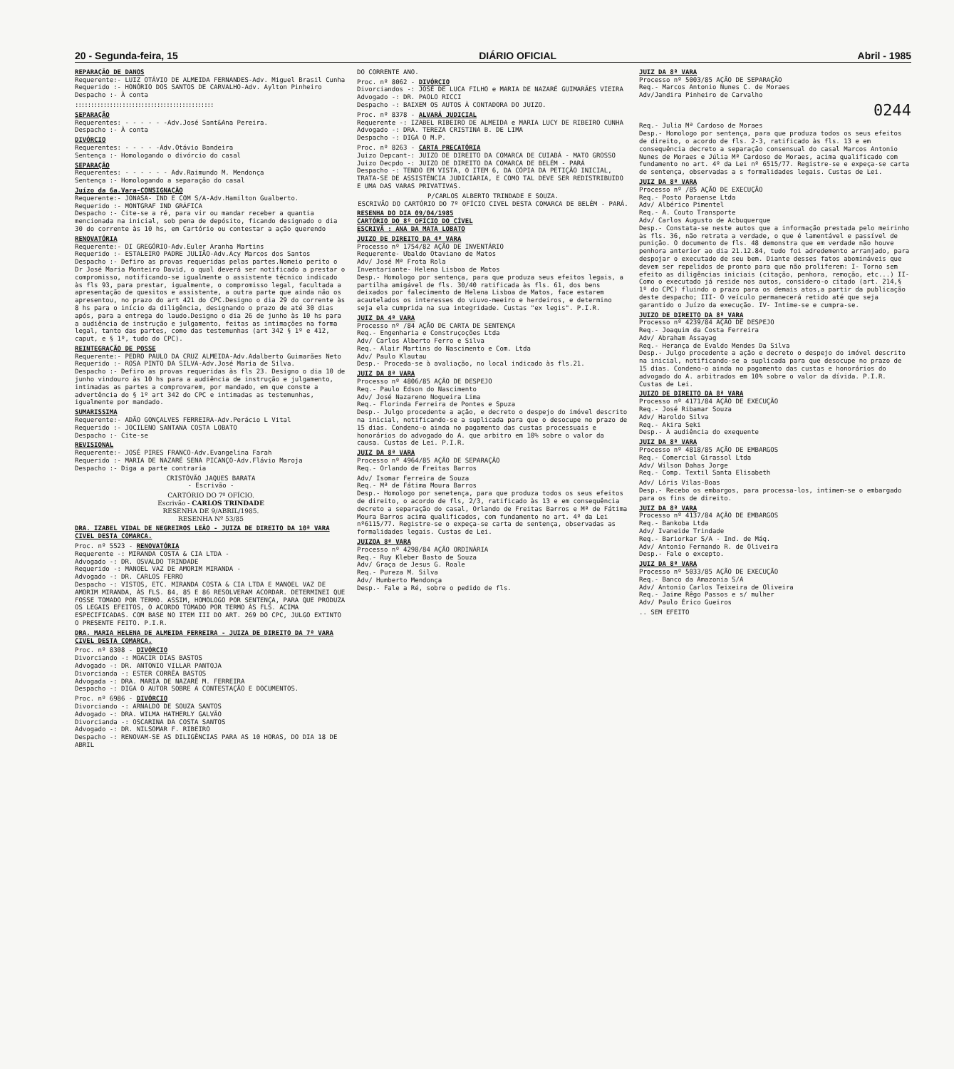20 - Segunda-feira, 15 DIÁRIO OFICIAL Abril - 1985
REPARAÇÃO DE DANOS
Requerente:- LUIZ OTÁVIO DE ALMEIDA FERNANDES-Adv. Miguel Brasil Cunha
Requerido :- HONÓRIO DOS SANTOS DE CARVALHO-Adv. Aylton Pinheiro
Despacho :- À conta
::::::::::::::::::::::::::::::::::::::::::::
SEPARAÇÃO
Requerentes: - - - - - -Adv.José Sant&Ana Pereira.
Despacho :- À conta
DIVÓRCIO
Requerentes: - - - - -Adv.Otávio Bandeira
Sentença :- Homologando o divórcio do casal
SEPARAÇÃO
Requerentes: - - - - - - Adv.Raimundo M. Mendonça
Sentença :- Homologando a separação do casal
Juízo da 6a.Vara-CONSIGNAÇÃO
Requerente:- JONASA- IND E COM S/A-Adv.Hamilton Gualberto.
Requerido :- MONTGRAF IND GRÁFICA
Despacho :- Cite-se a ré, para vir ou mandar receber a quantia mencionada na inicial, sob pena de depósito, ficando designado o dia 30 do corrente às 10 hs, em Cartório ou contestar a ação querendo
RENOVATÓRIA
Requerente:- DI GREGÓRIO-Adv.Euler Aranha Martins
Requerido :- ESTALEIRO PADRE JULIÃO-Adv.Acy Marcos dos Santos
Despacho :- Defiro as provas requeridas pelas partes.Nomeio perito o Dr José Maria Monteiro David, o qual deverá ser notificado a prestar o compromisso, notificando-se igualmente o assistente técnico indicado às fls 93, para prestar, igualmente, o compromisso legal, facultada a apresentação de quesitos e assistente, a outra parte que ainda não os apresentou, no prazo do art 421 do CPC.Designo o dia 29 do corrente às 8 hs para o início da diligência, designando o prazo de até 30 dias após, para a entrega do laudo.Designo o dia 26 de junho às 10 hs para a audiência de instrução e julgamento, feitas as intimações na forma legal, tanto das partes, como das testemunhas (art 342 § 1º e 412, caput, e § 1º, tudo do CPC).
REINTEGRAÇÃO DE POSSE
Requerente:- PEDRO PAULO DA CRUZ ALMEIDA-Adv.Adalberto Guimarães Neto
Requerido :- ROSA PINTO DA SILVA-Adv.José Maria de Silva.
Despacho :- Defiro as provas requeridas às fls 23. Designo o dia 10 de junho vindouro às 10 hs para a audiência de instrução e julgamento, intimadas as partes a comprovarem, por mandado, em que conste a advertência do § 1º art 342 do CPC e intimadas as testemunhas, igualmente por mandado.
SUMARISSIMA
Requerente:- ADÃO GONÇALVES FERREIRA-Adv.Perácio L Vital
Requerido :- JOCILENO SANTANA COSTA LOBATO
Despacho :- Cite-se
REVISIONAL
Requerente:- JOSÉ PIRES FRANCO-Adv.Evangelina Farah
Requerido :- MARIA DE NAZARÉ SENA PICANÇO-Adv.Flávio Maroja
Despacho :- Diga a parte contraria
CRISTÓVÃO JAQUES BARATA
- Escrivão -
CARTÓRIO DO 7º OFÍCIO.
Escrivão - CARLOS TRINDADE
RESENHA DE 9/ABRIL/1985.
RESENHA Nº 53/85
DRA. IZABEL VIDAL DE NEGREIROS LEÃO - JUIZA DE DIREITO DA 10ª VARA CIVEL DESTA COMARCA.
Proc. nº 5523 - RENOVATÓRIA
Requerente -: MIRANDA COSTA & CIA LTDA -
Advogado -: DR. OSVALDO TRINDADE
Requerido -: MANOEL VAZ DE AMORIM MIRANDA -
Advogado -: DR. CARLOS FERRO
Despacho -: VISTOS, ETC. MIRANDA COSTA & CIA LTDA E MANOEL VAZ DE AMORIM MIRANDA, ÀS FLS. 84, 85 E 86 RESOLVERAM ACORDAR. DETERMINEI QUE FOSSE TOMADO POR TERMO. ASSIM, HOMOLOGO POR SENTENÇA, PARA QUE PRODUZA OS LEGAIS EFEITOS, O ACORDO TOMADO POR TERMO ÀS FLS. ACIMA ESPECIFICADAS. COM BASE NO ITEM III DO ART. 269 DO CPC, JULGO EXTINTO O PRESENTE FEITO. P.I.R.
DRA. MARIA HELENA DE ALMEIDA FERREIRA - JUIZA DE DIREITO DA 7ª VARA CIVEL DESTA COMARCA.
Proc. nº 8308 - DIVÓRCIO
Divorciando -: MOACIR DIAS BASTOS
Advogado -: DR. ANTONIO VILLAR PANTOJA
Divorcianda -: ESTER CORRÊA BASTOS
Advogada -: DRA. MARIA DE NAZARÉ M. FERREIRA
Despacho -: DIGA O AUTOR SOBRE A CONTESTAÇÃO E DOCUMENTOS.
Proc. nº 6986 - DIVÓRCIO
Divorciando -: ARNALDO DE SOUZA SANTOS
Advogado -: DRA. WILMA HATHERLY GALVÃO
Divorcianda -: OSCARINA DA COSTA SANTOS
Advogado -: DR. NILSOMAR F. RIBEIRO
Despacho -: RENOVAM-SE AS DILIGÊNCIAS PARA AS 10 HORAS, DO DIA 18 DE ABRIL
DO CORRENTE ANO.
Proc. nº 8062 - DIVÓRCIO
Divorciandos -: JOSÉ DE LUCA FILHO e MARIA DE NAZARÉ GUIMARÃES VIEIRA
Advogado -: DR. PAOLO RICCI
Despacho -: BAIXEM OS AUTOS À CONTADORA DO JUIZO.
Proc. nº 8378 - ALVARÁ JUDICIAL
Requerente -: IZABEL RIBEIRO DE ALMEIDA e MARIA LUCY DE RIBEIRO CUNHA
Advogado -: DRA. TEREZA CRISTINA B. DE LIMA
Despacho -: DIGA O M.P.
Proc. nº 8263 - CARTA PRECATÓRIA
Juizo Depcant-: JUIZO DE DIREITO DA COMARCA DE CUIABÁ - MATO GROSSO
Juizo Decpdo -: JUIZO DE DIREITO DA COMARCA DE BELÉM - PARÁ
Despacho -: TENDO EM VISTA, O ITEM 6, DA CÓPIA DA PETIÇÃO INICIAL, TRATA-SE DE ASSISTÊNCIA JUDICIÁRIA, E COMO TAL DEVE SER REDISTRIBUIDO E UMA DAS VARAS PRIVATIVAS.
P/CARLOS ALBERTO TRINDADE E SOUZA.
ESCRIVÃO DO CARTÓRIO DO 7º OFÍCIO CIVEL DESTA COMARCA DE BELÉM - PARÁ.
RESENHA DO DIA 09/04/1985
CARTÓRIO DO 8º OFÍCIO DO CÍVEL
ESCRIVÃ : ANA DA MATA LOBATO
JUIZO DE DIREITO DA 4ª VARA
Processo nº 1754/82 AÇÃO DE INVENTÁRIO
Requerente- Ubaldo Otaviano de Matos
Adv/ José Mª Frota Rola
Inventariante- Helena Lisboa de Matos
Desp.- Homologo por sentença, para que produza seus efeitos legais, a partilha amigável de fls. 30/40 ratificada às fls. 61, dos bens deixados por falecimento de Helena Lisboa de Matos, face estarem acautelados os interesses do viuvo-meeiro e herdeiros, e determino seja ela cumprida na sua integridade. Custas "ex legis". P.I.R.
JUIZ DA 4ª VARA
Processo nº /84 AÇÃO DE CARTA DE SENTENÇA
Req.- Engenharia e Construçoções Ltda
Adv/ Carlos Alberto Ferro e Silva
Req.- Alair Martins do Nascimento e Com. Ltda
Adv/ Paulo Klautau
Desp.- Proceda-se à avaliação, no local indicado às fls.21.
JUIZ DA 8ª VARA
Processo nº 4806/85 AÇÃO DE DESPEJO
Req.- Paulo Edson do Nascimento
Adv/ José Nazareno Nogueira Lima
Req.- Florinda Ferreira de Pontes e Spuza
Desp.- Julgo procedente a ação, e decreto o despejo do imóvel descrito na inicial, notificando-se a suplicada para que o desocupe no prazo de 15 dias. Condeno-o ainda no pagamento das custas processuais e honorários do advogado do A. que arbitro em 10% sobre o valor da causa. Custas de Lei. P.I.R.
JUIZ DA 8ª VARA
Processo nº 4964/85 AÇÃO DE SEPARAÇÃO
Req.- Orlando de Freitas Barros
Adv/ Isomar Ferreira de Souza
Req.- Mª de Fátima Moura Barros
Desp.- Homologo por senetença, para que produza todos os seus efeitos de direito, o acordo de fls, 2/3, ratificado às 13 e em consequência decreto a separação do casal, Orlando de Freitas Barros e Mª de Fátima Moura Barros acima qualificados, com fundamento no art. 4º da Lei nº6115/77. Registre-se o expeça-se carta de sentença, observadas as formalidades legais. Custas de Lei.
JUIZOA 8ª VARA
Processo nº 4298/84 AÇÃO ORDINÁRIA
Req.- Ruy Kleber Basto de Souza
Adv/ Graça de Jesus G. Roale
Req.- Pureza M. Silva
Adv/ Humberto Mendonça
Desp.- Fale a Ré, sobre o pedido de fls.
JUIZ DA 8ª VARA
Processo nº 5003/85 AÇÃO DE SEPARAÇÃO
Req.- Marcos Antonio Nunes C. de Moraes
Adv/Jandira Pinheiro de Carvalho
0244
Req.- Julia Mª Cardoso de Moraes
Desp.- Homologo por sentença, para que produza todos os seus efeitos de direito, o acordo de fls. 2-3, ratificado às fls. 13 e em consequência decreto a separação consensual do casal Marcos Antonio Nunes de Moraes e Júlia Mª Cardoso de Moraes, acima qualificado com fundamento no art. 4º da Lei nº 6515/77. Registre-se e expeça-se carta de sentença, observadas a s formalidades legais. Custas de Lei.
JUIZ DA 8ª VARA
Processo nº /85 AÇÃO DE EXECUÇÃO
Req.- Posto Paraense Ltda
Adv/ Albérico Pimentel
Req.- A. Couto Transporte
Adv/ Carlos Augusto de Acbuquerque
Desp.- Constata-se neste autos que a informação prestada pelo meirinho às fls. 36, não retrata a verdade, o que é lamentável e passível de punição. O documento de fls. 48 demonstra que em verdade não houve penhora anterior ao dia 21.12.84, tudo foi adredemento arranjado, para despojar o executado de seu bem. Diante desses fatos abomináveis que devem ser repelidos de pronto para que não proliferem: I- Torno sem efeito as diligências iniciais (citação, penhora, remoção, etc...) II- Como o executado já reside nos autos, considero-o citado (art. 214,§ 1º do CPC) fluindo o prazo para os demais atos,a partir da publicação deste despacho; III- O veículo permanecerá retido até que seja garantido o Juízo da execução. IV- Intime-se e cumpra-se.
JUIZO DE DIREITO DA 8ª VARA
Processo nº 4239/84 AÇÃO DE DESPEJO
Req.- Joaquim da Costa Ferreira
Adv/ Abraham Assayag
Req.- Herança de Evaldo Mendes Da Silva
Desp.- Julgo procedente a ação e decreto o despejo do imóvel descrito na inicial, notificando-se a suplicada para que desocupe no prazo de 15 dias. Condeno-o ainda no pagamento das custas e honorários do advogado do A. arbitrados em 10% sobre o valor da dívida. P.I.R. Custas de Lei.
JUIZO DE DIREITO DA 8ª VARA
Processo nº 4171/84 AÇÃO DE EXECUÇÃO
Req.- José Ribamar Souza
Adv/ Haroldo Silva
Req.- Akira Seki
Desp.- À audiência do exequente
JUIZ DA 8ª VARA
Processo nº 4818/85 AÇÃO DE EMBARGOS
Req.- Comercial Girassol Ltda
Adv/ Wilson Dahas Jorge
Req.- Comp. Textil Santa Elisabeth
Adv/ Lóris Vilas-Boas
Desp.- Recebo os embargos, para processa-los, intimem-se o embargado para os fins de direito.
JUIZ DA 8ª VARA
Processo nº 4137/84 AÇÃO DE EMBARGOS
Req.- Bankoba Ltda
Adv/ Ivaneide Trindade
Req.- Bariorkar S/A - Ind. de Máq.
Adv/ Antonio Fernando R. de Oliveira
Desp.- Fale o excepto.
JUIZ DA 8ª VARA
Processo nº 5033/85 AÇÃO DE EXECUÇÃO
Req.- Banco da Amazonia S/A
Adv/ Antonio Carlos Teixeira de Oliveira
Req.- Jaime Rêgo Passos e s/ mulher
Adv/ Paulo Érico Gueiros
.. SEM EFEITO